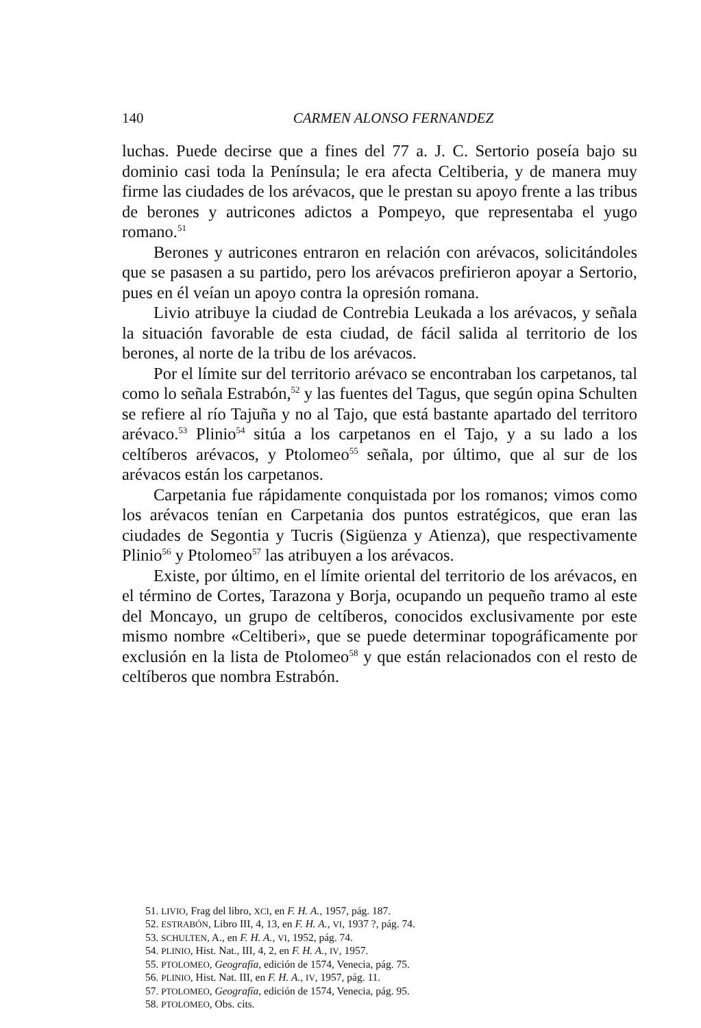140 CARMEN ALONSO FERNANDEZ
luchas. Puede decirse que a fines del 77 a. J. C. Sertorio poseía bajo su dominio casi toda la Península; le era afecta Celtiberia, y de manera muy firme las ciudades de los arévacos, que le prestan su apoyo frente a las tribus de berones y autricones adictos a Pompeyo, que representaba el yugo romano.<sup>51</sup>
Berones y autricones entraron en relación con arévacos, solicitándoles que se pasasen a su partido, pero los arévacos prefirieron apoyar a Sertorio, pues en él veían un apoyo contra la opresión romana.
Livio atribuye la ciudad de Contrebia Leukada a los arévacos, y señala la situación favorable de esta ciudad, de fácil salida al territorio de los berones, al norte de la tribu de los arévacos.
Por el límite sur del territorio arévaco se encontraban los carpetanos, tal como lo señala Estrabón,<sup>52</sup> y las fuentes del Tagus, que según opina Schulten se refiere al río Tajuña y no al Tajo, que está bastante apartado del territoro arévaco.<sup>53</sup> Plinio<sup>54</sup> sitúa a los carpetanos en el Tajo, y a su lado a los celtíberos arévacos, y Ptolomeo<sup>55</sup> señala, por último, que al sur de los arévacos están los carpetanos.
Carpetania fue rápidamente conquistada por los romanos; vimos como los arévacos tenían en Carpetania dos puntos estratégicos, que eran las ciudades de Segontia y Tucris (Sigüenza y Atienza), que respectivamente Plinio<sup>56</sup> y Ptolomeo<sup>57</sup> las atribuyen a los arévacos.
Existe, por último, en el límite oriental del territorio de los arévacos, en el término de Cortes, Tarazona y Borja, ocupando un pequeño tramo al este del Moncayo, un grupo de celtíberos, conocidos exclusivamente por este mismo nombre «Celtiberi», que se puede determinar topográficamente por exclusión en la lista de Ptolomeo<sup>58</sup> y que están relacionados con el resto de celtíberos que nombra Estrabón.
51. LIVIO, Frag del libro, XCI, en F. H. A., 1957, pág. 187.
52. ESTRABÓN, Libro III, 4, 13, en F. H. A., VI, 1937 ?, pág. 74.
53. SCHULTEN, A., en F. H. A., VI, 1952, pág. 74.
54. PLINIO, Hist. Nat., III, 4, 2, en F. H. A., IV, 1957.
55. PTOLOMEO, Geografía, edición de 1574, Venecia, pág. 75.
56. PLINIO, Hist. Nat. III, en F. H. A., IV, 1957, pág. 11.
57. PTOLOMEO, Geografía, edición de 1574, Venecia, pág. 95.
58. PTOLOMEO, Obs. cits.